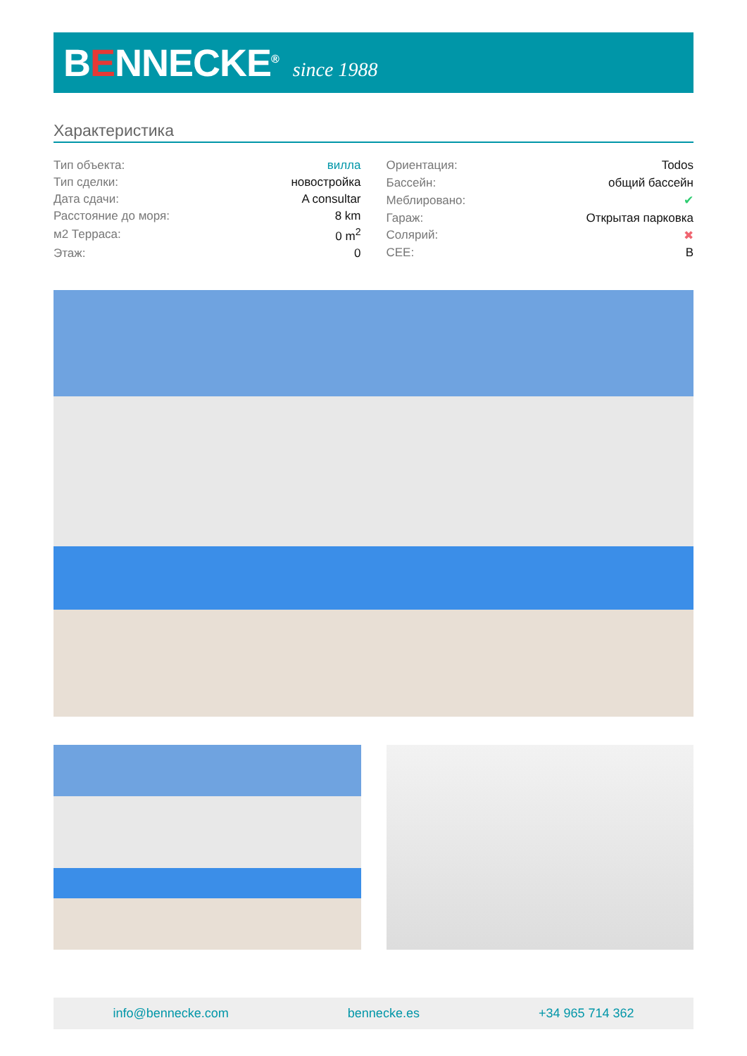BENNECKE<sup>®</sup>
since 1988
Характеристика
| Тип объекта: | вилла |
| Тип сделки: | новостройка |
| Дата сдачи: | A consultar |
| Расстояние до моря: | 8 km |
| м2 Терраса: | 0 m<sup>2</sup> |
| Этаж: | 0 |
| Ориентация: | Todos |
| Бассейн: | общий бассейн |
| Меблировано: | ✔ |
| Гараж: | Открытая парковка |
| Солярий: | ✖ |
| CEE: | B |
info@bennecke.com bennecke.es +34 965 714 362